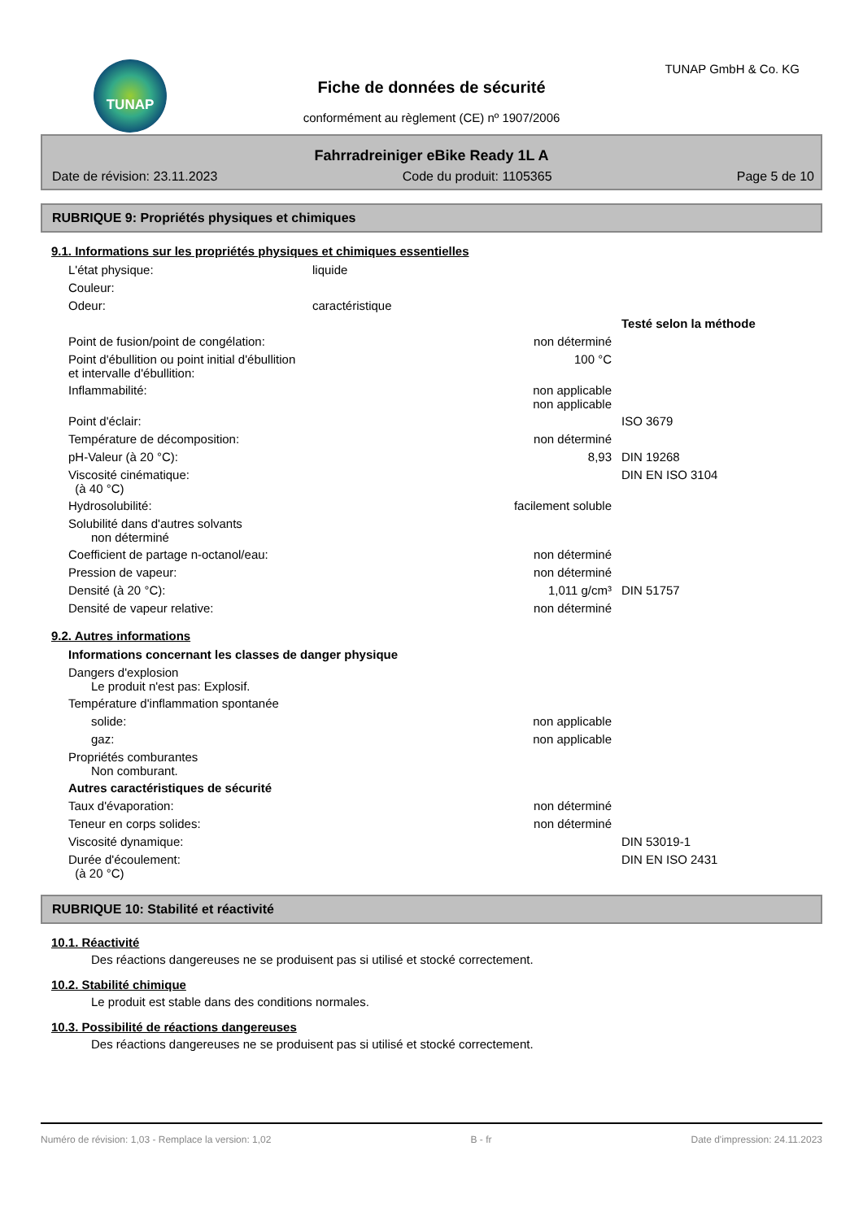TUNAP TUNAP GmbH & Co. KG
Fiche de données de sécurité
conformément au règlement (CE) nº 1907/2006
Fahrradreiniger eBike Ready 1L A
Date de révision: 23.11.2023 Code du produit: 1105365 Page 5 de 10
RUBRIQUE 9: Propriétés physiques et chimiques
9.1. Informations sur les propriétés physiques et chimiques essentielles
| L'état physique: | liquide | | |
| Couleur: | | | |
| Odeur: | caractéristique | | |
| | | | Testé selon la méthode |
| Point de fusion/point de congélation: | | non déterminé | |
| Point d'ébullition ou point initial d'ébullition et intervalle d'ébullition: | | 100 °C | |
| Inflammabilité: | | non applicable non applicable | |
| Point d'éclair: | | | ISO 3679 |
| Température de décomposition: | | non déterminé | |
| pH-Valeur (à 20 °C): | | 8,93 | DIN 19268 |
| Viscosité cinématique: (à 40 °C) | | | DIN EN ISO 3104 |
| Hydrosolubilité: | | facilement soluble | |
| Solubilité dans d'autres solvants non déterminé | | | |
| Coefficient de partage n-octanol/eau: | | non déterminé | |
| Pression de vapeur: | | non déterminé | |
| Densité (à 20 °C): | | 1,011 g/cm³ | DIN 51757 |
| Densité de vapeur relative: | | non déterminé | |
9.2. Autres informations
| Informations concernant les classes de danger physique | | |
| Dangers d'explosion Le produit n'est pas: Explosif. | | |
| Température d'inflammation spontanée | | |
| solide: | non applicable | |
| gaz: | non applicable | |
| Propriétés comburantes Non comburant. | | |
| Autres caractéristiques de sécurité | | |
| Taux d'évaporation: | non déterminé | |
| Teneur en corps solides: | non déterminé | |
| Viscosité dynamique: | | DIN 53019-1 |
| Durée d'écoulement: (à 20 °C) | | DIN EN ISO 2431 |
RUBRIQUE 10: Stabilité et réactivité
10.1. Réactivité
Des réactions dangereuses ne se produisent pas si utilisé et stocké correctement.
10.2. Stabilité chimique
Le produit est stable dans des conditions normales.
10.3. Possibilité de réactions dangereuses
Des réactions dangereuses ne se produisent pas si utilisé et stocké correctement.
Numéro de révision: 1,03 - Remplace la version: 1,02 B - fr Date d'impression: 24.11.2023